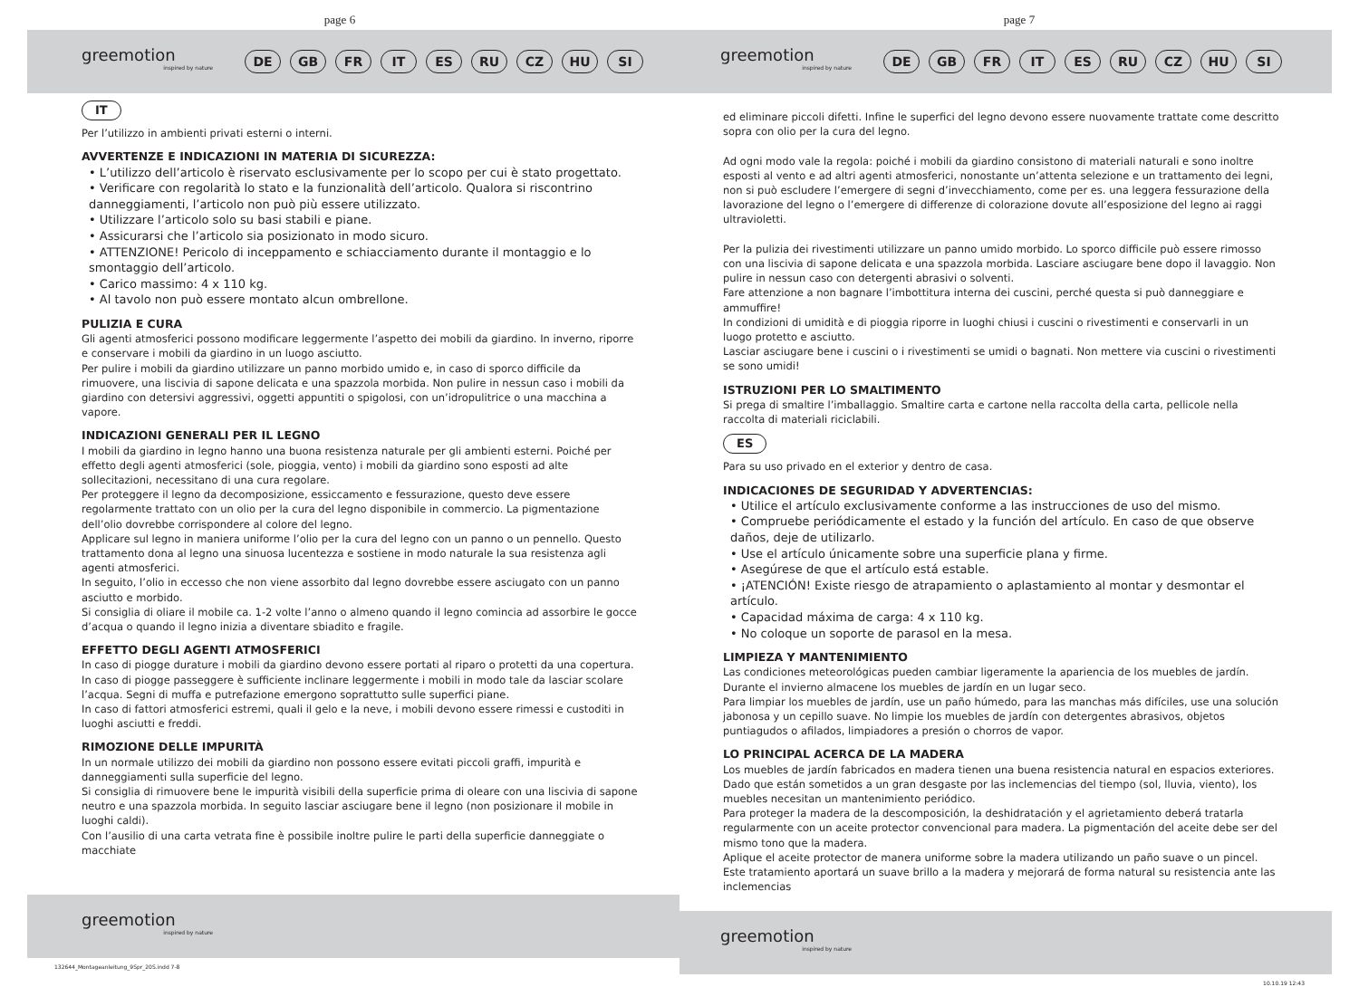page 6
greemotion
inspired by nature
DE GB FR IT ES RU CZ HU SI
IT
Per l’utilizzo in ambienti privati esterni o interni.
AVVERTENZE E INDICAZIONI IN MATERIA DI SICUREZZA:
• L’utilizzo dell’articolo è riservato esclusivamente per lo scopo per cui è stato progettato.
• Verificare con regolarità lo stato e la funzionalità dell’articolo. Qualora si riscontrino danneggiamenti, l’articolo non può più essere utilizzato.
• Utilizzare l’articolo solo su basi stabili e piane.
• Assicurarsi che l’articolo sia posizionato in modo sicuro.
• ATTENZIONE! Pericolo di inceppamento e schiacciamento durante il montaggio e lo smontaggio dell’articolo.
• Carico massimo: 4 x 110 kg.
• Al tavolo non può essere montato alcun ombrellone.
PULIZIA E CURA
Gli agenti atmosferici possono modificare leggermente l’aspetto dei mobili da giardino. In inverno, riporre e conservare i mobili da giardino in un luogo asciutto.
Per pulire i mobili da giardino utilizzare un panno morbido umido e, in caso di sporco difficile da rimuovere, una liscivia di sapone delicata e una spazzola morbida. Non pulire in nessun caso i mobili da giardino con detersivi aggressivi, oggetti appuntiti o spigolosi, con un’idropulitrice o una macchina a vapore.
INDICAZIONI GENERALI PER IL LEGNO
I mobili da giardino in legno hanno una buona resistenza naturale per gli ambienti esterni. Poiché per effetto degli agenti atmosferici (sole, pioggia, vento) i mobili da giardino sono esposti ad alte sollecitazioni, necessitano di una cura regolare.
Per proteggere il legno da decomposizione, essiccamento e fessurazione, questo deve essere regolarmente trattato con un olio per la cura del legno disponibile in commercio. La pigmentazione dell’olio dovrebbe corrispondere al colore del legno.
Applicare sul legno in maniera uniforme l’olio per la cura del legno con un panno o un pennello. Questo trattamento dona al legno una sinuosa lucentezza e sostiene in modo naturale la sua resistenza agli agenti atmosferici.
In seguito, l’olio in eccesso che non viene assorbito dal legno dovrebbe essere asciugato con un panno asciutto e morbido.
Si consiglia di oliare il mobile ca. 1-2 volte l’anno o almeno quando il legno comincia ad assorbire le gocce d’acqua o quando il legno inizia a diventare sbiadito e fragile.
EFFETTO DEGLI AGENTI ATMOSFERICI
In caso di piogge durature i mobili da giardino devono essere portati al riparo o protetti da una copertura. In caso di piogge passeggere è sufficiente inclinare leggermente i mobili in modo tale da lasciar scolare l’acqua. Segni di muffa e putrefazione emergono soprattutto sulle superfici piane.
In caso di fattori atmosferici estremi, quali il gelo e la neve, i mobili devono essere rimessi e custoditi in luoghi asciutti e freddi.
RIMOZIONE DELLE IMPURITÀ
In un normale utilizzo dei mobili da giardino non possono essere evitati piccoli graffi, impurità e danneggiamenti sulla superficie del legno.
Si consiglia di rimuovere bene le impurità visibili della superficie prima di oleare con una liscivia di sapone neutro e una spazzola morbida. In seguito lasciar asciugare bene il legno (non posizionare il mobile in luoghi caldi).
Con l’ausilio di una carta vetrata fine è possibile inoltre pulire le parti della superficie danneggiate o macchiate
greemotion
inspired by nature
132644_Montageanleitung_9Spr_20S.indd 7-8
page 7
greemotion
inspired by nature
DE GB FR IT ES RU CZ HU SI
ed eliminare piccoli difetti. Infine le superfici del legno devono essere nuovamente trattate come descritto sopra con olio per la cura del legno.
Ad ogni modo vale la regola: poiché i mobili da giardino consistono di materiali naturali e sono inoltre esposti al vento e ad altri agenti atmosferici, nonostante un’attenta selezione e un trattamento dei legni, non si può escludere l’emergere di segni d’invecchiamento, come per es. una leggera fessurazione della lavorazione del legno o l’emergere di differenze di colorazione dovute all’esposizione del legno ai raggi ultravioletti.
Per la pulizia dei rivestimenti utilizzare un panno umido morbido. Lo sporco difficile può essere rimosso con una liscivia di sapone delicata e una spazzola morbida. Lasciare asciugare bene dopo il lavaggio. Non pulire in nessun caso con detergenti abrasivi o solventi.
Fare attenzione a non bagnare l’imbottitura interna dei cuscini, perché questa si può danneggiare e ammuffire!
In condizioni di umidità e di pioggia riporre in luoghi chiusi i cuscini o rivestimenti e conservarli in un luogo protetto e asciutto.
Lasciar asciugare bene i cuscini o i rivestimenti se umidi o bagnati. Non mettere via cuscini o rivestimenti se sono umidi!
ISTRUZIONI PER LO SMALTIMENTO
Si prega di smaltire l’imballaggio. Smaltire carta e cartone nella raccolta della carta, pellicole nella raccolta di materiali riciclabili.
ES
Para su uso privado en el exterior y dentro de casa.
INDICACIONES DE SEGURIDAD Y ADVERTENCIAS:
• Utilice el artículo exclusivamente conforme a las instrucciones de uso del mismo.
• Compruebe periódicamente el estado y la función del artículo. En caso de que observe daños, deje de utilizarlo.
• Use el artículo únicamente sobre una superficie plana y firme.
• Asegúrese de que el artículo está estable.
• ¡ATENCIÓN! Existe riesgo de atrapamiento o aplastamiento al montar y desmontar el artículo.
• Capacidad máxima de carga: 4 x 110 kg.
• No coloque un soporte de parasol en la mesa.
LIMPIEZA Y MANTENIMIENTO
Las condiciones meteorológicas pueden cambiar ligeramente la apariencia de los muebles de jardín. Durante el invierno almacene los muebles de jardín en un lugar seco.
Para limpiar los muebles de jardín, use un paño húmedo, para las manchas más difíciles, use una solución jabonosa y un cepillo suave. No limpie los muebles de jardín con detergentes abrasivos, objetos puntiagudos o afilados, limpiadores a presión o chorros de vapor.
LO PRINCIPAL ACERCA DE LA MADERA
Los muebles de jardín fabricados en madera tienen una buena resistencia natural en espacios exteriores. Dado que están sometidos a un gran desgaste por las inclemencias del tiempo (sol, lluvia, viento), los muebles necesitan un mantenimiento periódico.
Para proteger la madera de la descomposición, la deshidratación y el agrietamiento deberá tratarla regularmente con un aceite protector convencional para madera. La pigmentación del aceite debe ser del mismo tono que la madera.
Aplique el aceite protector de manera uniforme sobre la madera utilizando un paño suave o un pincel. Este tratamiento aportará un suave brillo a la madera y mejorará de forma natural su resistencia ante las inclemencias
greemotion
inspired by nature
10.10.19 12:43